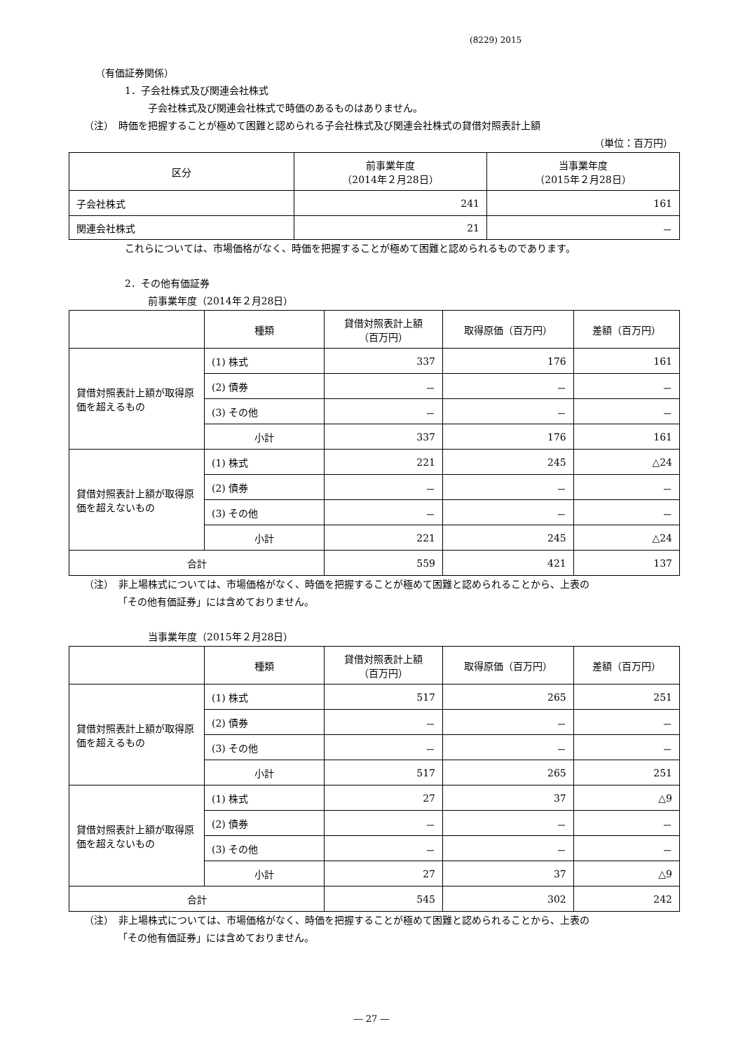(8229) 2015
（有価証券関係）
1．子会社株式及び関連会社株式
子会社株式及び関連会社株式で時価のあるものはありません。
（注）　時価を把握することが極めて困難と認められる子会社株式及び関連会社株式の貸借対照表計上額
（単位：百万円）
| 区分 | 前事業年度 （2014年２月28日） | 当事業年度 （2015年２月28日） |
| --- | --- | --- |
| 子会社株式 | 241 | 161 |
| 関連会社株式 | 21 | － |
これらについては、市場価格がなく、時価を把握することが極めて困難と認められるものであります。
2．その他有価証券
前事業年度（2014年２月28日）
| | 種類 | 貸借対照表計上額 （百万円） | 取得原価（百万円） | 差額（百万円） |
| --- | --- | --- | --- | --- |
| 貸借対照表計上額が取得原価を超えるもの | (1) 株式 | 337 | 176 | 161 |
| | (2) 債券 | － | － | － |
| | (3) その他 | － | － | － |
| | 小計 | 337 | 176 | 161 |
| 貸借対照表計上額が取得原価を超えないもの | (1) 株式 | 221 | 245 | △24 |
| | (2) 債券 | － | － | － |
| | (3) その他 | － | － | － |
| | 小計 | 221 | 245 | △24 |
| 合計 | | 559 | 421 | 137 |
（注）　非上場株式については、市場価格がなく、時価を把握することが極めて困難と認められることから、上表の
「その他有価証券」には含めておりません。
当事業年度（2015年２月28日）
| | 種類 | 貸借対照表計上額 （百万円） | 取得原価（百万円） | 差額（百万円） |
| --- | --- | --- | --- | --- |
| 貸借対照表計上額が取得原価を超えるもの | (1) 株式 | 517 | 265 | 251 |
| | (2) 債券 | － | － | － |
| | (3) その他 | － | － | － |
| | 小計 | 517 | 265 | 251 |
| 貸借対照表計上額が取得原価を超えないもの | (1) 株式 | 27 | 37 | △9 |
| | (2) 債券 | － | － | － |
| | (3) その他 | － | － | － |
| | 小計 | 27 | 37 | △9 |
| 合計 | | 545 | 302 | 242 |
（注）　非上場株式については、市場価格がなく、時価を把握することが極めて困難と認められることから、上表の
「その他有価証券」には含めておりません。
― 27 ―